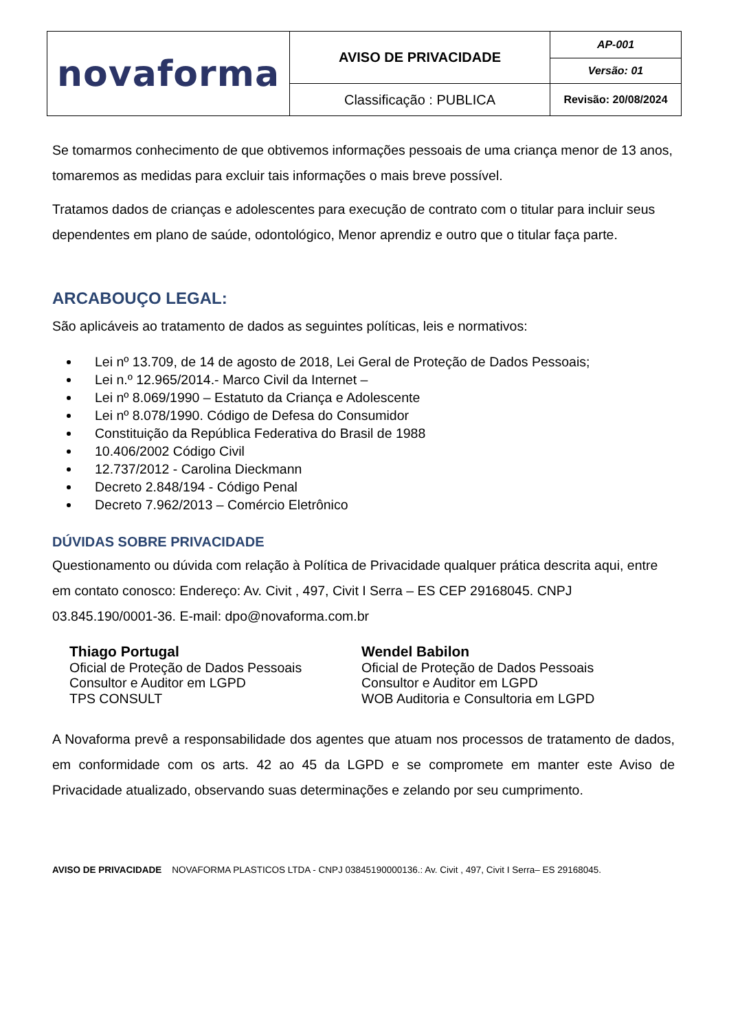| novaforma | AVISO DE PRIVACIDADE | AP-001 |
| | | Versão: 01 |
| | Classificação : PUBLICA | Revisão: 20/08/2024 |
Se tomarmos conhecimento de que obtivemos informações pessoais de uma criança menor de 13 anos, tomaremos as medidas para excluir tais informações o mais breve possível.
Tratamos dados de crianças e adolescentes para execução de contrato com o titular para incluir seus dependentes em plano de saúde, odontológico, Menor aprendiz e outro que o titular faça parte.
ARCABOUÇO LEGAL:
São aplicáveis ao tratamento de dados as seguintes políticas, leis e normativos:
Lei nº 13.709, de 14 de agosto de 2018, Lei Geral de Proteção de Dados Pessoais;
Lei n.º 12.965/2014.- Marco Civil da Internet –
Lei nº 8.069/1990 – Estatuto da Criança e Adolescente
Lei nº 8.078/1990. Código de Defesa do Consumidor
Constituição da República Federativa do Brasil de 1988
10.406/2002 Código Civil
12.737/2012 - Carolina Dieckmann
Decreto 2.848/194 - Código Penal
Decreto 7.962/2013 – Comércio Eletrônico
DÚVIDAS SOBRE PRIVACIDADE
Questionamento ou dúvida com relação à Política de Privacidade qualquer prática descrita aqui, entre em contato conosco: Endereço: Av. Civit , 497, Civit I Serra – ES CEP 29168045. CNPJ 03.845.190/0001-36. E-mail: dpo@novaforma.com.br
Thiago Portugal
Oficial de Proteção de Dados Pessoais
Consultor e Auditor em LGPD
TPS CONSULT
Wendel Babilon
Oficial de Proteção de Dados Pessoais
Consultor e Auditor em LGPD
WOB Auditoria e Consultoria em LGPD
A Novaforma prevê a responsabilidade dos agentes que atuam nos processos de tratamento de dados, em conformidade com os arts. 42 ao 45 da LGPD e se compromete em manter este Aviso de Privacidade atualizado, observando suas determinações e zelando por seu cumprimento.
AVISO DE PRIVACIDADE NOVAFORMA PLASTICOS LTDA - CNPJ 03845190000136.: Av. Civit , 497, Civit I Serra– ES 29168045.